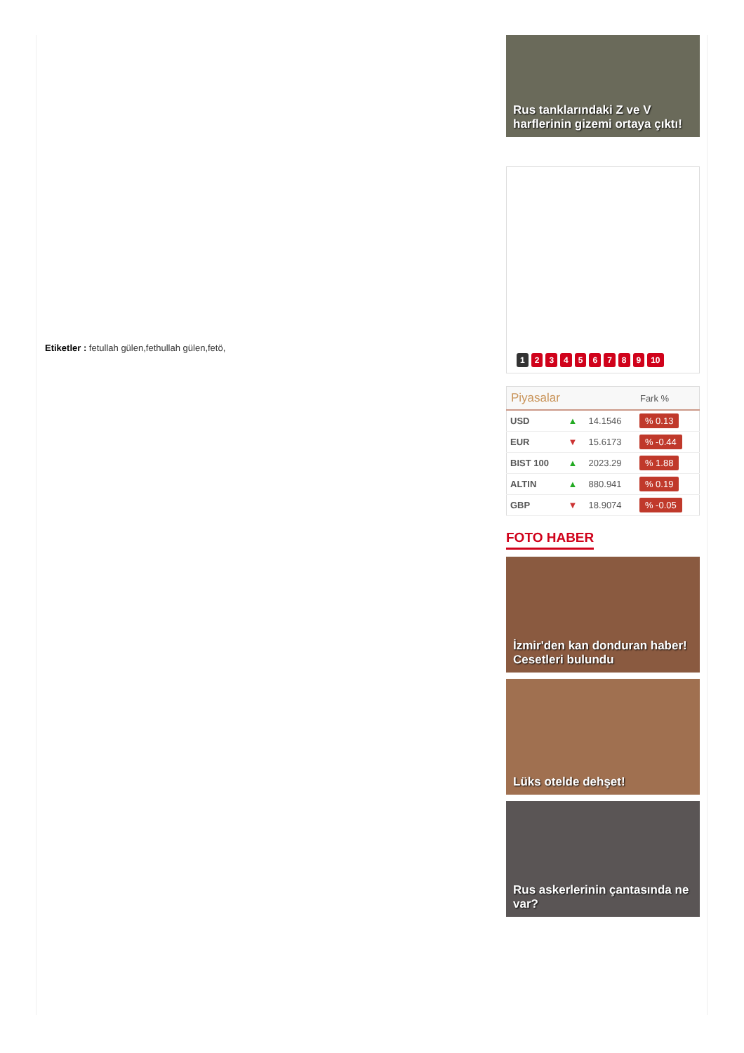Etiketler : fetullah gülen,fethullah gülen,fetö,
Rus tanklarındaki Z ve V harflerinin gizemi ortaya çıktı!
123456789 10
| Piyasalar | | | Fark % |
| --- | --- | --- | --- |
| USD | ▲ | 14.1546 | % 0.13 |
| EUR | ▼ | 15.6173 | % -0.44 |
| BIST 100 | ▲ | 2023.29 | % 1.88 |
| ALTIN | ▲ | 880.941 | % 0.19 |
| GBP | ▼ | 18.9074 | % -0.05 |
FOTO HABER
İzmir'den kan donduran haber! Cesetleri bulundu
Lüks otelde dehşet!
Rus askerlerinin çantasında ne var?